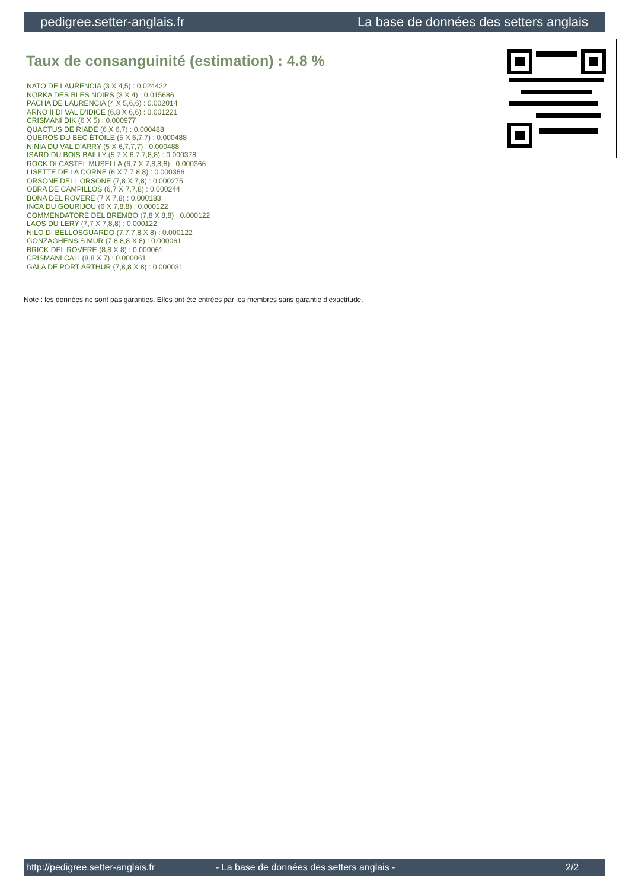pedigree.setter-anglais.fr La base de données des setters anglais
Taux de consanguinité (estimation) : 4.8 %
NATO DE LAURENCIA (3 X 4,5) : 0.024422
NORKA DES BLES NOIRS (3 X 4) : 0.015686
PACHA DE LAURENCIA (4 X 5,6,6) : 0.002014
ARNO II DI VAL D'IDICE (6,8 X 6,6) : 0.001221
CRISMANI DIK (6 X 5) : 0.000977
QUACTUS DE RIADE (6 X 6,7) : 0.000488
QUEROS DU BEC ÉTOILE (5 X 6,7,7) : 0.000488
NINIA DU VAL D'ARRY (5 X 6,7,7,7) : 0.000488
ISARD DU BOIS BAILLY (5,7 X 6,7,7,8,8) : 0.000378
ROCK DI CASTEL MUSELLA (6,7 X 7,8,8,8) : 0.000366
LISETTE DE LA CORNE (6 X 7,7,8,8) : 0.000366
ORSONE DELL ORSONE (7,8 X 7,8) : 0.000275
OBRA DE CAMPILLOS (6,7 X 7,7,8) : 0.000244
BONA DEL ROVERE (7 X 7,8) : 0.000183
INCA DU GOURIJOU (6 X 7,8,8) : 0.000122
COMMENDATORE DEL BREMBO (7,8 X 8,8) : 0.000122
LAOS DU LERY (7,7 X 7,8,8) : 0.000122
NILO DI BELLOSGUARDO (7,7,7,8 X 8) : 0.000122
GONZAGHENSIS MUR (7,8,8,8 X 8) : 0.000061
BRICK DEL ROVERE (8,8 X 8) : 0.000061
CRISMANI CALI (8,8 X 7) : 0.000061
GALA DE PORT ARTHUR (7,8,8 X 8) : 0.000031
Note : les données ne sont pas garanties. Elles ont été entrées par les membres sans garantie d'exactitude.
http://pedigree.setter-anglais.fr - La base de données des setters anglais - 2/2